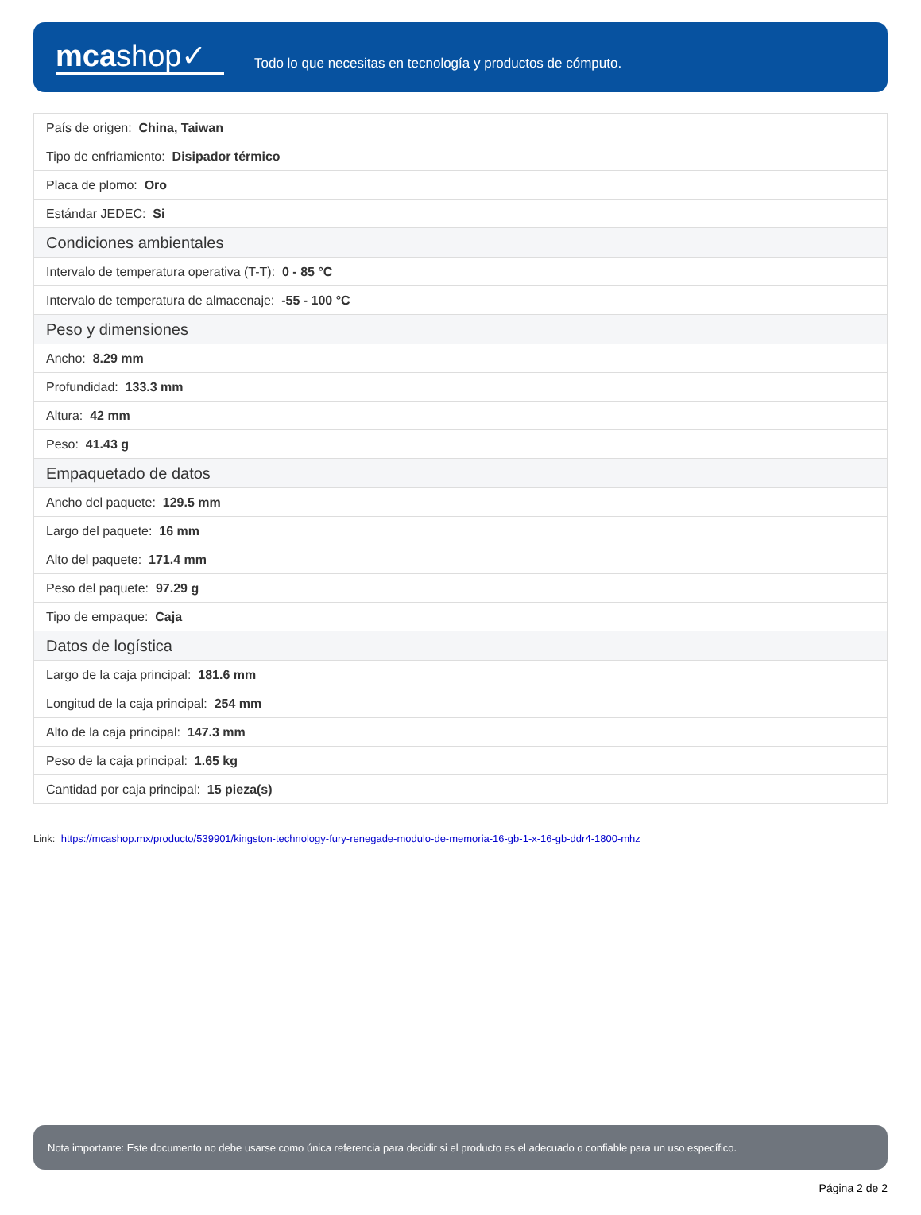mcashop✓
Todo lo que necesitas en tecnología y productos de cómputo.
| País de origen: China, Taiwan |
| Tipo de enfriamiento: Disipador térmico |
| Placa de plomo: Oro |
| Estándar JEDEC: Si |
| Condiciones ambientales |
| Intervalo de temperatura operativa (T-T): 0 - 85 °C |
| Intervalo de temperatura de almacenaje: -55 - 100 °C |
| Peso y dimensiones |
| Ancho: 8.29 mm |
| Profundidad: 133.3 mm |
| Altura: 42 mm |
| Peso: 41.43 g |
| Empaquetado de datos |
| Ancho del paquete: 129.5 mm |
| Largo del paquete: 16 mm |
| Alto del paquete: 171.4 mm |
| Peso del paquete: 97.29 g |
| Tipo de empaque: Caja |
| Datos de logística |
| Largo de la caja principal: 181.6 mm |
| Longitud de la caja principal: 254 mm |
| Alto de la caja principal: 147.3 mm |
| Peso de la caja principal: 1.65 kg |
| Cantidad por caja principal: 15 pieza(s) |
Link: https://mcashop.mx/producto/539901/kingston-technology-fury-renegade-modulo-de-memoria-16-gb-1-x-16-gb-ddr4-1800-mhz
Nota importante: Este documento no debe usarse como única referencia para decidir si el producto es el adecuado o confiable para un uso específico.
Página 2 de 2